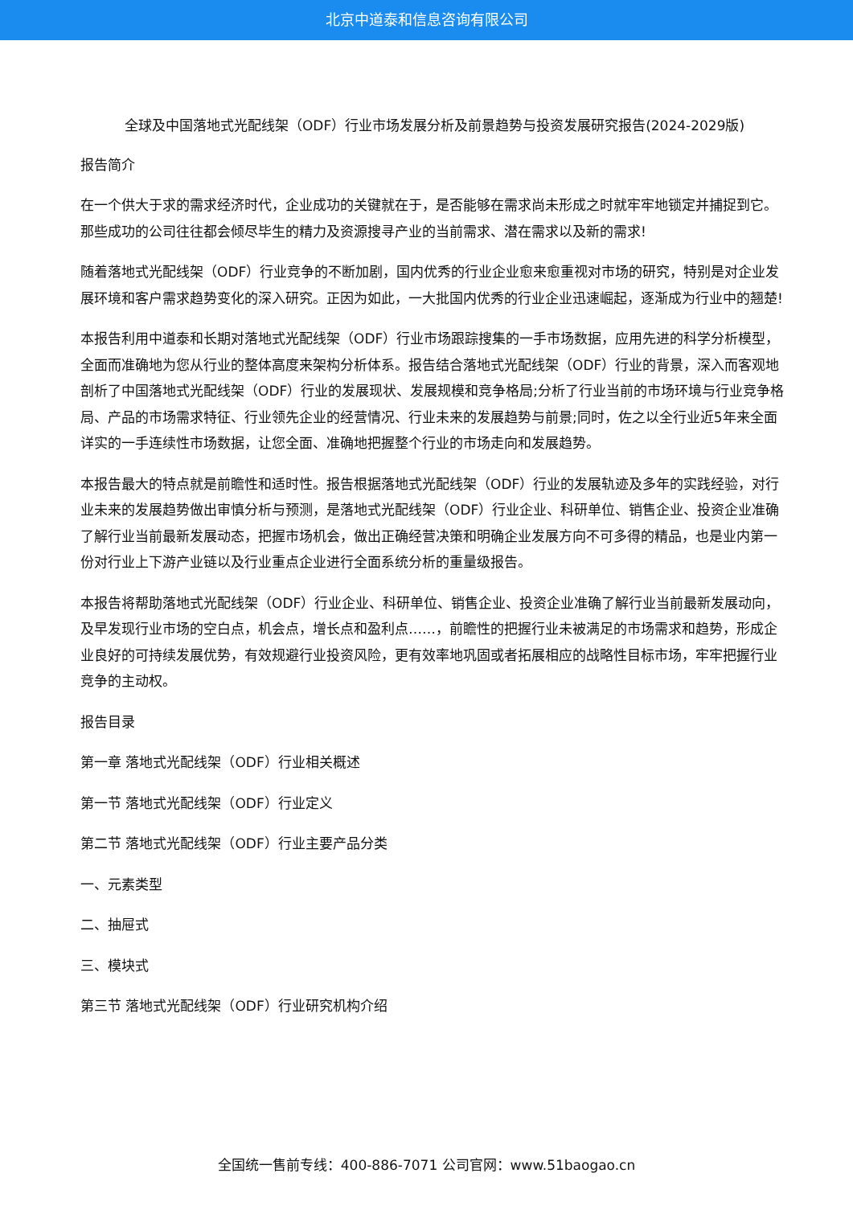北京中道泰和信息咨询有限公司
全球及中国落地式光配线架（ODF）行业市场发展分析及前景趋势与投资发展研究报告(2024-2029版)
报告简介
在一个供大于求的需求经济时代，企业成功的关键就在于，是否能够在需求尚未形成之时就牢牢地锁定并捕捉到它。那些成功的公司往往都会倾尽毕生的精力及资源搜寻产业的当前需求、潜在需求以及新的需求!
随着落地式光配线架（ODF）行业竞争的不断加剧，国内优秀的行业企业愈来愈重视对市场的研究，特别是对企业发展环境和客户需求趋势变化的深入研究。正因为如此，一大批国内优秀的行业企业迅速崛起，逐渐成为行业中的翘楚!
本报告利用中道泰和长期对落地式光配线架（ODF）行业市场跟踪搜集的一手市场数据，应用先进的科学分析模型，全面而准确地为您从行业的整体高度来架构分析体系。报告结合落地式光配线架（ODF）行业的背景，深入而客观地剖析了中国落地式光配线架（ODF）行业的发展现状、发展规模和竞争格局;分析了行业当前的市场环境与行业竞争格局、产品的市场需求特征、行业领先企业的经营情况、行业未来的发展趋势与前景;同时，佐之以全行业近5年来全面详实的一手连续性市场数据，让您全面、准确地把握整个行业的市场走向和发展趋势。
本报告最大的特点就是前瞻性和适时性。报告根据落地式光配线架（ODF）行业的发展轨迹及多年的实践经验，对行业未来的发展趋势做出审慎分析与预测，是落地式光配线架（ODF）行业企业、科研单位、销售企业、投资企业准确了解行业当前最新发展动态，把握市场机会，做出正确经营决策和明确企业发展方向不可多得的精品，也是业内第一份对行业上下游产业链以及行业重点企业进行全面系统分析的重量级报告。
本报告将帮助落地式光配线架（ODF）行业企业、科研单位、销售企业、投资企业准确了解行业当前最新发展动向，及早发现行业市场的空白点，机会点，增长点和盈利点……，前瞻性的把握行业未被满足的市场需求和趋势，形成企业良好的可持续发展优势，有效规避行业投资风险，更有效率地巩固或者拓展相应的战略性目标市场，牢牢把握行业竞争的主动权。
报告目录
第一章 落地式光配线架（ODF）行业相关概述
第一节 落地式光配线架（ODF）行业定义
第二节 落地式光配线架（ODF）行业主要产品分类
一、元素类型
二、抽屉式
三、模块式
第三节 落地式光配线架（ODF）行业研究机构介绍
全国统一售前专线：400-886-7071 公司官网：www.51baogao.cn